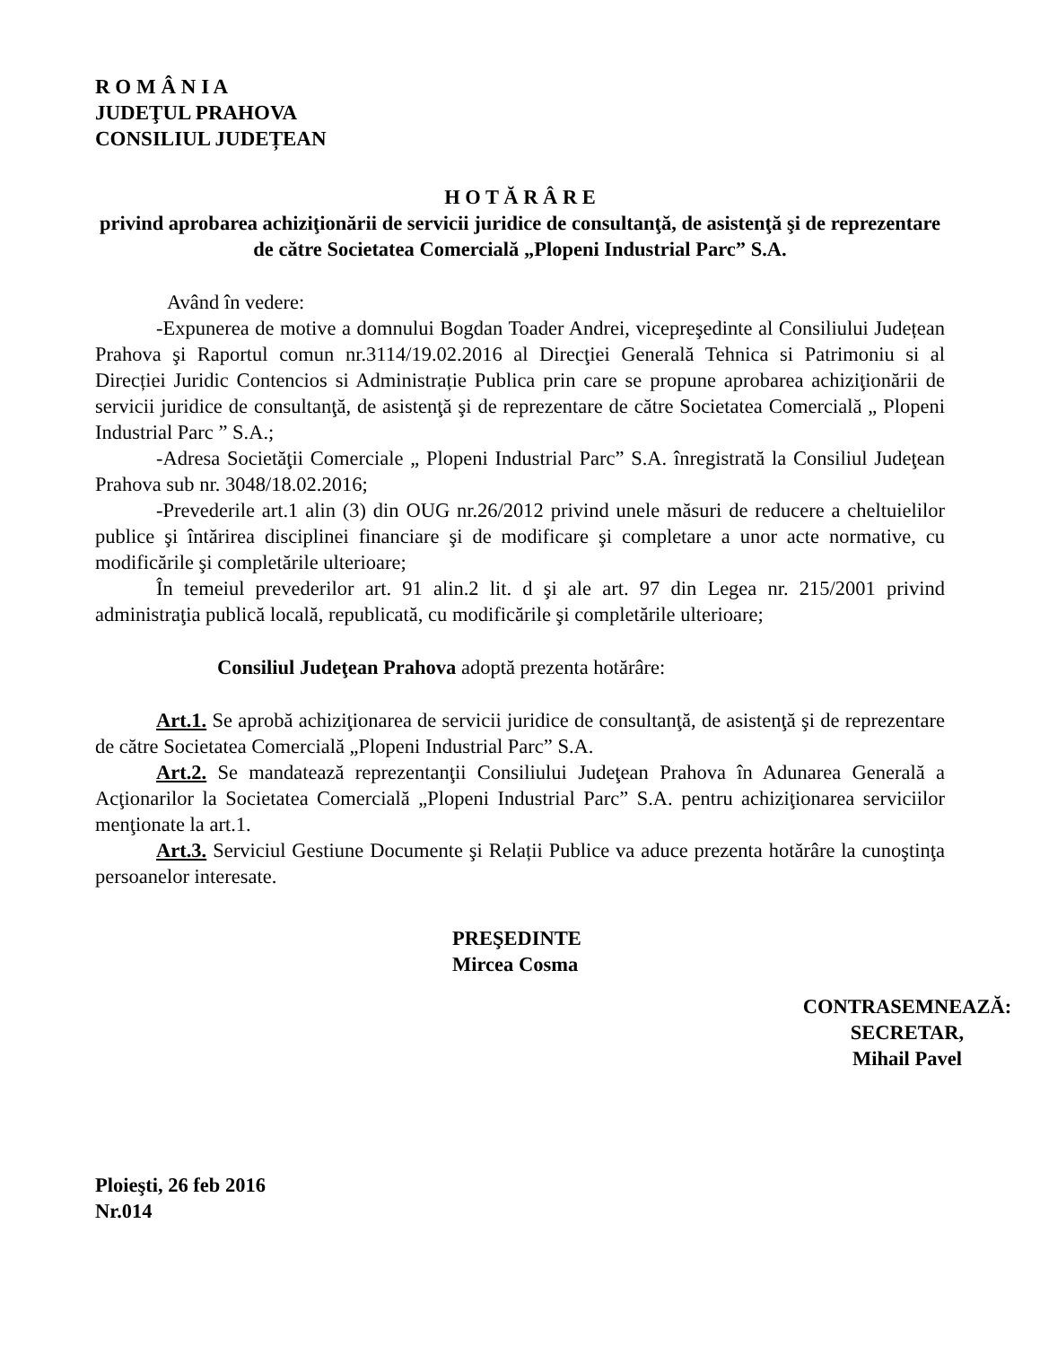R O M Â N I A
JUDEŢUL PRAHOVA
CONSILIUL JUDEȚEAN
H O T Ă R Â R E
privind aprobarea achiziţionării de servicii juridice de consultanţă, de asistenţă şi de reprezentare de către Societatea Comercială „Plopeni Industrial Parc” S.A.
Având în vedere:
-Expunerea de motive a domnului Bogdan Toader Andrei, vicepreşedinte al Consiliului Județean Prahova şi Raportul comun nr.3114/19.02.2016 al Direcţiei Generală Tehnica si Patrimoniu si al Direcției Juridic Contencios si Administrație Publica prin care se propune aprobarea achiziţionării de servicii juridice de consultanţă, de asistenţă şi de reprezentare de către Societatea Comercială „ Plopeni Industrial Parc ” S.A.;
-Adresa Societăţii Comerciale „ Plopeni Industrial Parc” S.A. înregistrată la Consiliul Judeţean Prahova sub nr. 3048/18.02.2016;
-Prevederile art.1 alin (3) din OUG nr.26/2012 privind unele măsuri de reducere a cheltuielilor publice şi întărirea disciplinei financiare şi de modificare şi completare a unor acte normative, cu modificările şi completările ulterioare;
În temeiul prevederilor art. 91 alin.2 lit. d şi ale art. 97 din Legea nr. 215/2001 privind administraţia publică locală, republicată, cu modificările şi completările ulterioare;
Consiliul Judeţean Prahova adoptă prezenta hotărâre:
Art.1. Se aprobă achiziţionarea de servicii juridice de consultanţă, de asistenţă şi de reprezentare de către Societatea Comercială „Plopeni Industrial Parc” S.A.
Art.2. Se mandatează reprezentanţii Consiliului Judeţean Prahova în Adunarea Generală a Acţionarilor la Societatea Comercială „Plopeni Industrial Parc” S.A. pentru achiziţionarea serviciilor menţionate la art.1.
Art.3. Serviciul Gestiune Documente şi Relații Publice va aduce prezenta hotărâre la cunoştinţa persoanelor interesate.
PREŞEDINTE
Mircea Cosma
CONTRASEMNEAZĂ:
SECRETAR,
Mihail Pavel
Ploieşti, 26 feb 2016
Nr.014